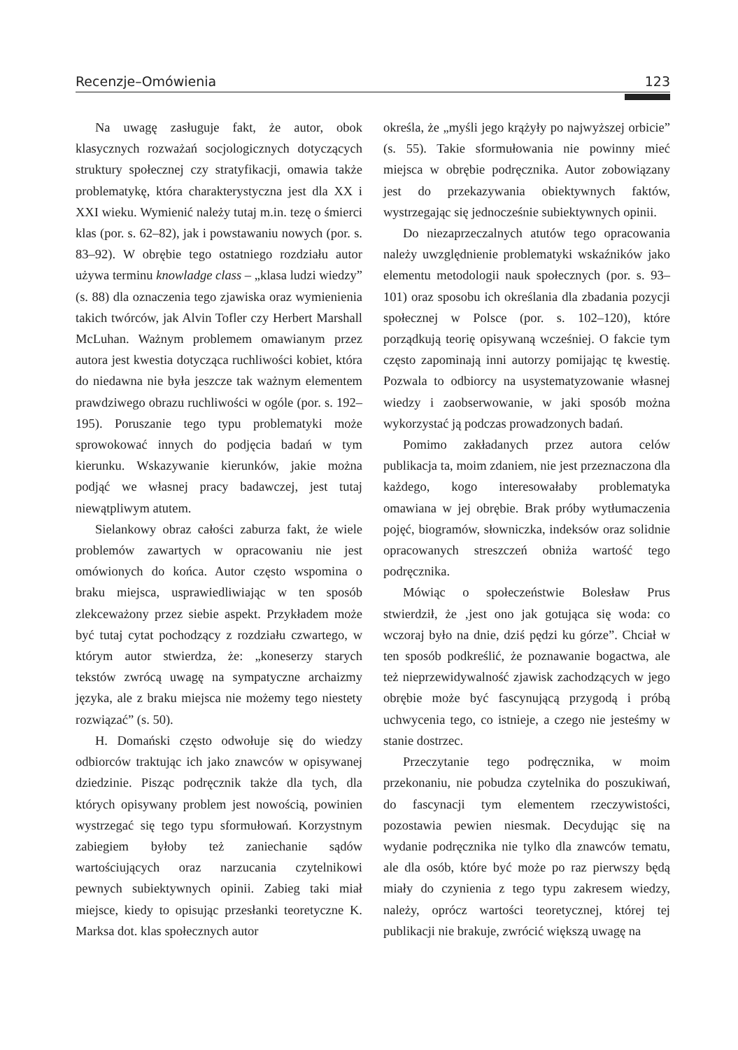Recenzje–Omówienia 123
Na uwagę zasługuje fakt, że autor, obok klasycznych rozważań socjologicznych dotyczących struktury społecznej czy stratyfikacji, omawia także problematykę, która charakterystyczna jest dla XX i XXI wieku. Wymienić należy tutaj m.in. tezę o śmierci klas (por. s. 62–82), jak i powstawaniu nowych (por. s. 83–92). W obrębie tego ostatniego rozdziału autor używa terminu knowladge class – „klasa ludzi wiedzy” (s. 88) dla oznaczenia tego zjawiska oraz wymienienia takich twórców, jak Alvin Tofler czy Herbert Marshall McLuhan. Ważnym problemem omawianym przez autora jest kwestia dotycząca ruchliwości kobiet, która do niedawna nie była jeszcze tak ważnym elementem prawdziwego obrazu ruchliwości w ogóle (por. s. 192–195). Poruszanie tego typu problematyki może sprowokować innych do podjęcia badań w tym kierunku. Wskazywanie kierunków, jakie można podjąć we własnej pracy badawczej, jest tutaj niewątpliwym atutem.
Sielankowy obraz całości zaburza fakt, że wiele problemów zawartych w opracowaniu nie jest omówionych do końca. Autor często wspomina o braku miejsca, usprawiedliwiając w ten sposób zlekceważony przez siebie aspekt. Przykładem może być tutaj cytat pochodzący z rozdziału czwartego, w którym autor stwierdza, że: „koneserzy starych tekstów zwrócą uwagę na sympatyczne archaizmy języka, ale z braku miejsca nie możemy tego niestety rozwiązać” (s. 50).
H. Domański często odwołuje się do wiedzy odbiorców traktując ich jako znawców w opisywanej dziedzinie. Pisząc podręcznik także dla tych, dla których opisywany problem jest nowością, powinien wystrzegać się tego typu sformułowań. Korzystnym zabiegiem byłoby też zaniechanie sądów wartościujących oraz narzucania czytelnikowi pewnych subiektywnych opinii. Zabieg taki miał miejsce, kiedy to opisując przesłanki teoretyczne K. Marksa dot. klas społecznych autor
określa, że „myśli jego krążyły po najwyższej orbicie” (s. 55). Takie sformułowania nie powinny mieć miejsca w obrębie podręcznika. Autor zobowiązany jest do przekazywania obiektywnych faktów, wystrzegając się jednocześnie subiektywnych opinii.
Do niezaprzeczalnych atutów tego opracowania należy uwzględnienie problematyki wskaźników jako elementu metodologii nauk społecznych (por. s. 93–101) oraz sposobu ich określania dla zbadania pozycji społecznej w Polsce (por. s. 102–120), które porządkują teorię opisywaną wcześniej. O fakcie tym często zapominają inni autorzy pomijając tę kwestię. Pozwala to odbiorcy na usystematyzowanie własnej wiedzy i zaobserwowanie, w jaki sposób można wykorzystać ją podczas prowadzonych badań.
Pomimo zakładanych przez autora celów publikacja ta, moim zdaniem, nie jest przeznaczona dla każdego, kogo interesowałaby problematyka omawiana w jej obrębie. Brak próby wytłumaczenia pojęć, biogramów, słowniczka, indeksów oraz solidnie opracowanych streszczeń obniża wartość tego podręcznika.
Mówiąc o społeczeństwie Bolesław Prus stwierdził, że ‚jest ono jak gotująca się woda: co wczoraj było na dnie, dziś pędzi ku górze”. Chciał w ten sposób podkreślić, że poznawanie bogactwa, ale też nieprzewidywalność zjawisk zachodzących w jego obrębie może być fascynującą przygodą i próbą uchwycenia tego, co istnieje, a czego nie jesteśmy w stanie dostrzec.
Przeczytanie tego podręcznika, w moim przekonaniu, nie pobudza czytelnika do poszukiwań, do fascynacji tym elementem rzeczywistości, pozostawia pewien niesmak. Decydując się na wydanie podręcznika nie tylko dla znawców tematu, ale dla osób, które być może po raz pierwszy będą miały do czynienia z tego typu zakresem wiedzy, należy, oprócz wartości teoretycznej, której tej publikacji nie brakuje, zwrócić większą uwagę na